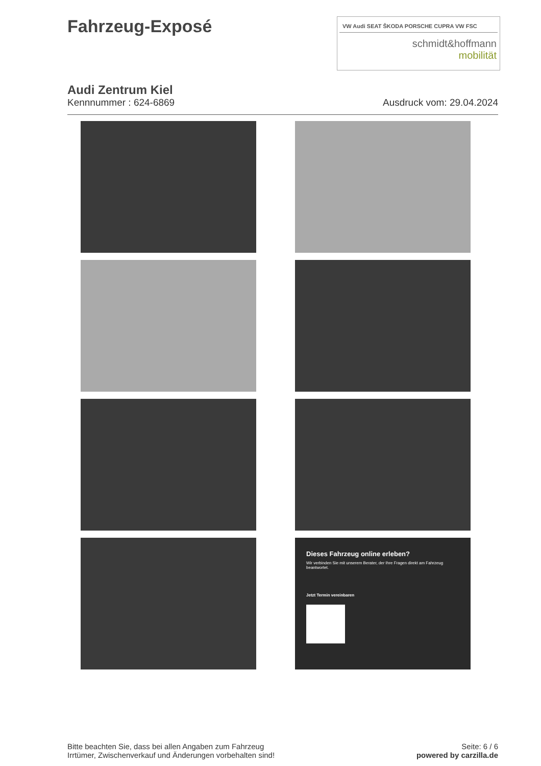Fahrzeug-Exposé
VW Audi SEAT ŠKODA PORSCHE CUPRA VW FSC
schmidt&hoffmann
mobilität
Audi Zentrum Kiel
Kennnummer : 624-6869 Ausdruck vom: 29.04.2024
Dieses Fahrzeug online erleben?
Wir verbinden Sie mit unserem Berater, der Ihre Fragen direkt am Fahrzeug beantwortet.
Jetzt Termin vereinbaren
Bitte beachten Sie, dass bei allen Angaben zum Fahrzeug
Irrtümer, Zwischenverkauf und Änderungen vorbehalten sind!
Seite: 6 / 6
powered by carzilla.de